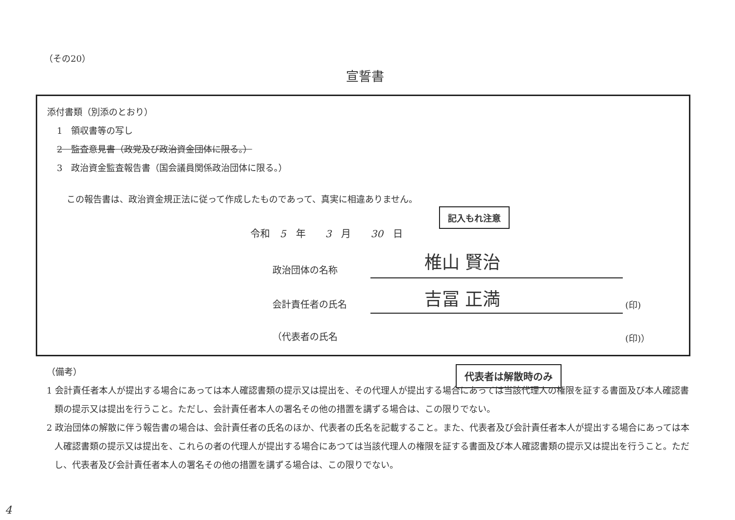（その20）
宣誓書
添付書類（別添のとおり）
1　領収書等の写し
2　監査意見書（政党及び政治資金団体に限る。）
3　政治資金監査報告書（国会議員関係政治団体に限る。）
この報告書は、政治資金規正法に従って作成したものであって、真実に相違ありません。
令和　5　年　　3　月　　30　日
記入もれ注意
政治団体の名称 椎山 賢治
会計責任者の氏名 吉冨 正満 (印)
（代表者の氏名 (印)）
代表者は解散時のみ
（備考）
1 会計責任者本人が提出する場合にあっては本人確認書類の提示又は提出を、その代理人が提出する場合にあっては当該代理人の権限を証する書面及び本人確認書類の提示又は提出を行うこと。ただし、会計責任者本人の署名その他の措置を講ずる場合は、この限りでない。
2 政治団体の解散に伴う報告書の場合は、会計責任者の氏名のほか、代表者の氏名を記載すること。また、代表者及び会計責任者本人が提出する場合にあっては本人確認書類の提示又は提出を、これらの者の代理人が提出する場合にあつては当該代理人の権限を証する書面及び本人確認書類の提示又は提出を行うこと。ただし、代表者及び会計責任者本人の署名その他の措置を講ずる場合は、この限りでない。
4